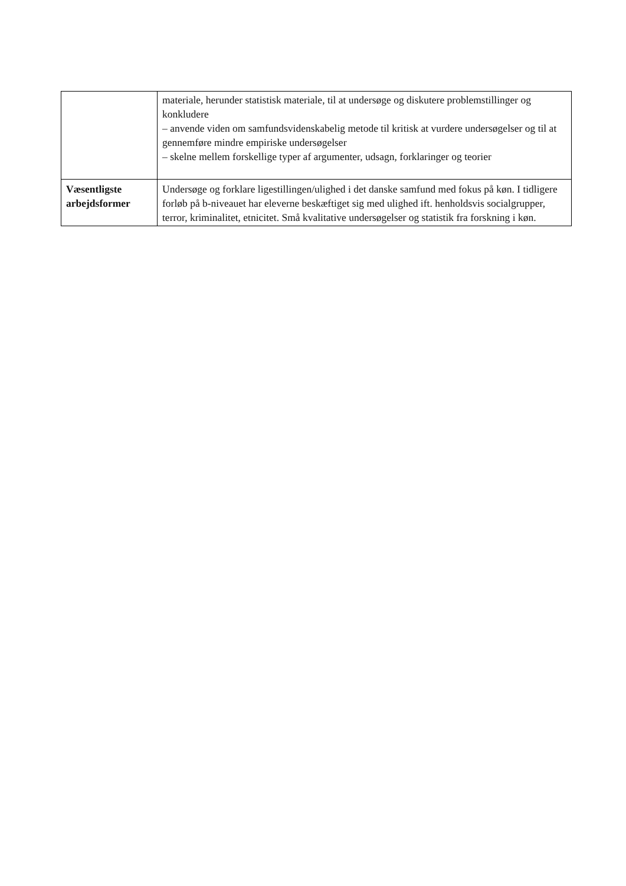| | materiale, herunder statistisk materiale, til at undersøge og diskutere problemstillinger og konkludere – anvende viden om samfundsvidenskabelig metode til kritisk at vurdere undersøgelser og til at gennemføre mindre empiriske undersøgelser – skelne mellem forskellige typer af argumenter, udsagn, forklaringer og teorier |
| Væsentligste arbejdsformer | Undersøge og forklare ligestillingen/ulighed i det danske samfund med fokus på køn. I tidligere forløb på b-niveauet har eleverne beskæftiget sig med ulighed ift. henholdsvis socialgrupper, terror, kriminalitet, etnicitet. Små kvalitative undersøgelser og statistik fra forskning i køn. |